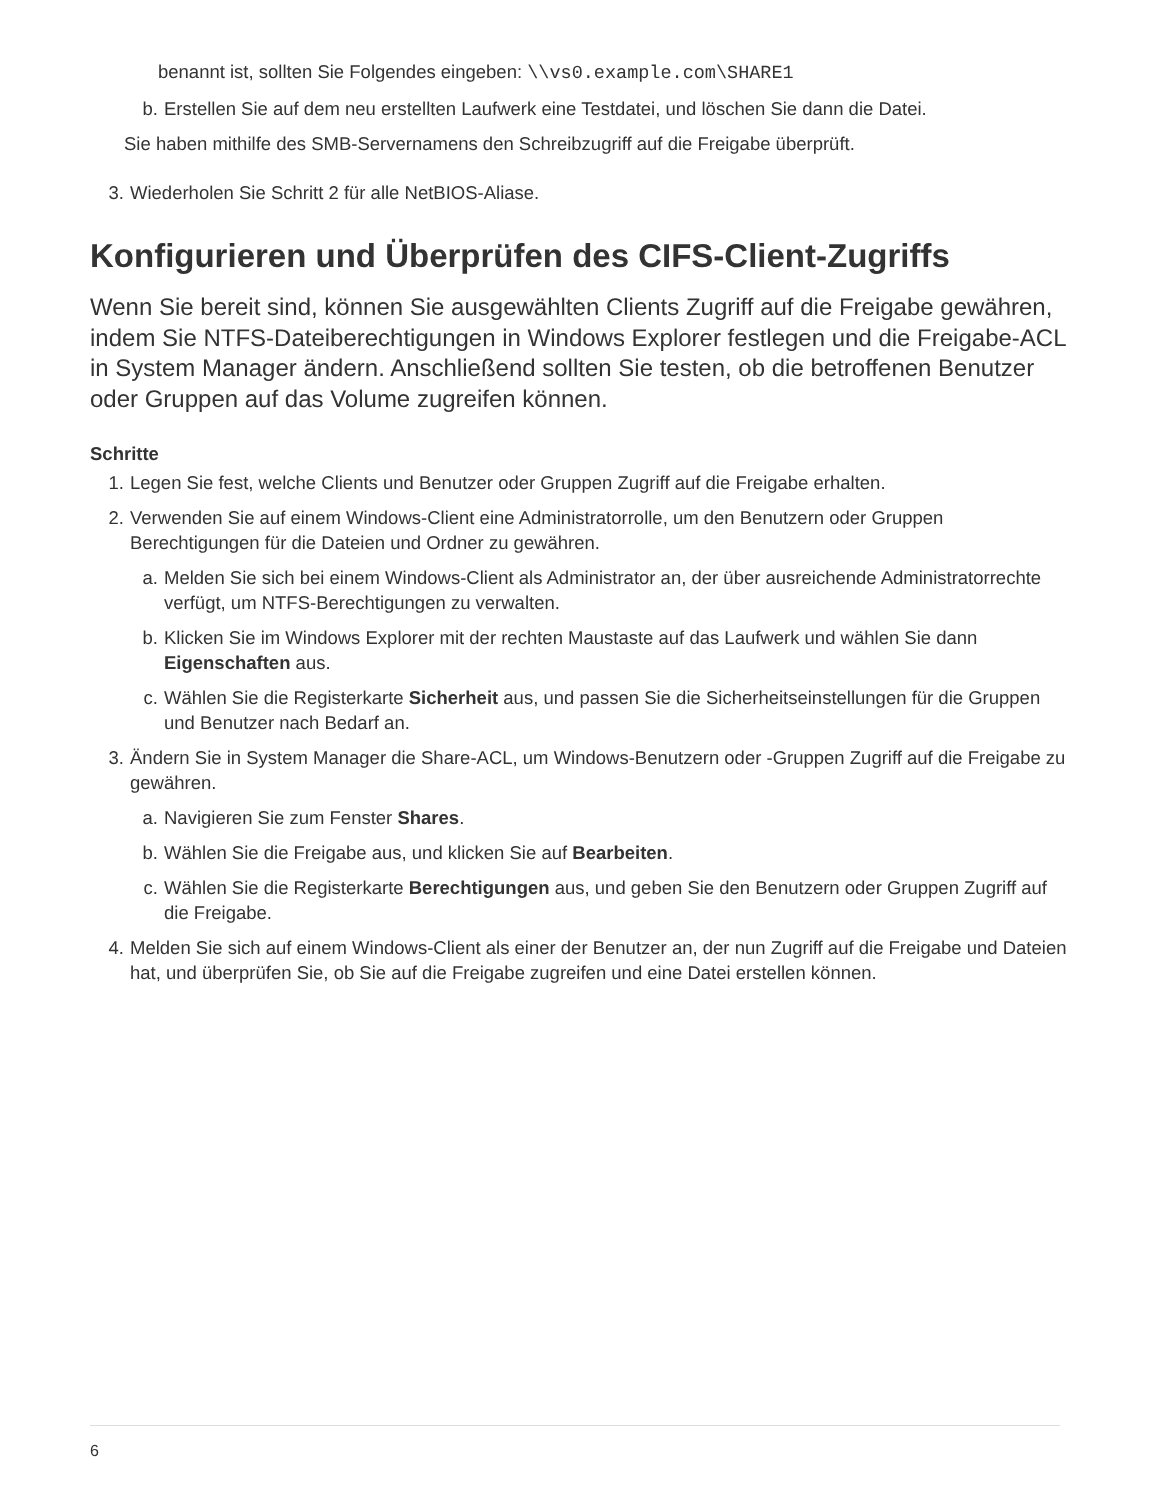benannt ist, sollten Sie Folgendes eingeben: \\vs0.example.com\SHARE1
b. Erstellen Sie auf dem neu erstellten Laufwerk eine Testdatei, und löschen Sie dann die Datei.
Sie haben mithilfe des SMB-Servernamens den Schreibzugriff auf die Freigabe überprüft.
3. Wiederholen Sie Schritt 2 für alle NetBIOS-Aliase.
Konfigurieren und Überprüfen des CIFS-Client-Zugriffs
Wenn Sie bereit sind, können Sie ausgewählten Clients Zugriff auf die Freigabe gewähren, indem Sie NTFS-Dateiberechtigungen in Windows Explorer festlegen und die Freigabe-ACL in System Manager ändern. Anschließend sollten Sie testen, ob die betroffenen Benutzer oder Gruppen auf das Volume zugreifen können.
Schritte
1. Legen Sie fest, welche Clients und Benutzer oder Gruppen Zugriff auf die Freigabe erhalten.
2. Verwenden Sie auf einem Windows-Client eine Administratorrolle, um den Benutzern oder Gruppen Berechtigungen für die Dateien und Ordner zu gewähren.
a. Melden Sie sich bei einem Windows-Client als Administrator an, der über ausreichende Administratorrechte verfügt, um NTFS-Berechtigungen zu verwalten.
b. Klicken Sie im Windows Explorer mit der rechten Maustaste auf das Laufwerk und wählen Sie dann Eigenschaften aus.
c. Wählen Sie die Registerkarte Sicherheit aus, und passen Sie die Sicherheitseinstellungen für die Gruppen und Benutzer nach Bedarf an.
3. Ändern Sie in System Manager die Share-ACL, um Windows-Benutzern oder -Gruppen Zugriff auf die Freigabe zu gewähren.
a. Navigieren Sie zum Fenster Shares.
b. Wählen Sie die Freigabe aus, und klicken Sie auf Bearbeiten.
c. Wählen Sie die Registerkarte Berechtigungen aus, und geben Sie den Benutzern oder Gruppen Zugriff auf die Freigabe.
4. Melden Sie sich auf einem Windows-Client als einer der Benutzer an, der nun Zugriff auf die Freigabe und Dateien hat, und überprüfen Sie, ob Sie auf die Freigabe zugreifen und eine Datei erstellen können.
6